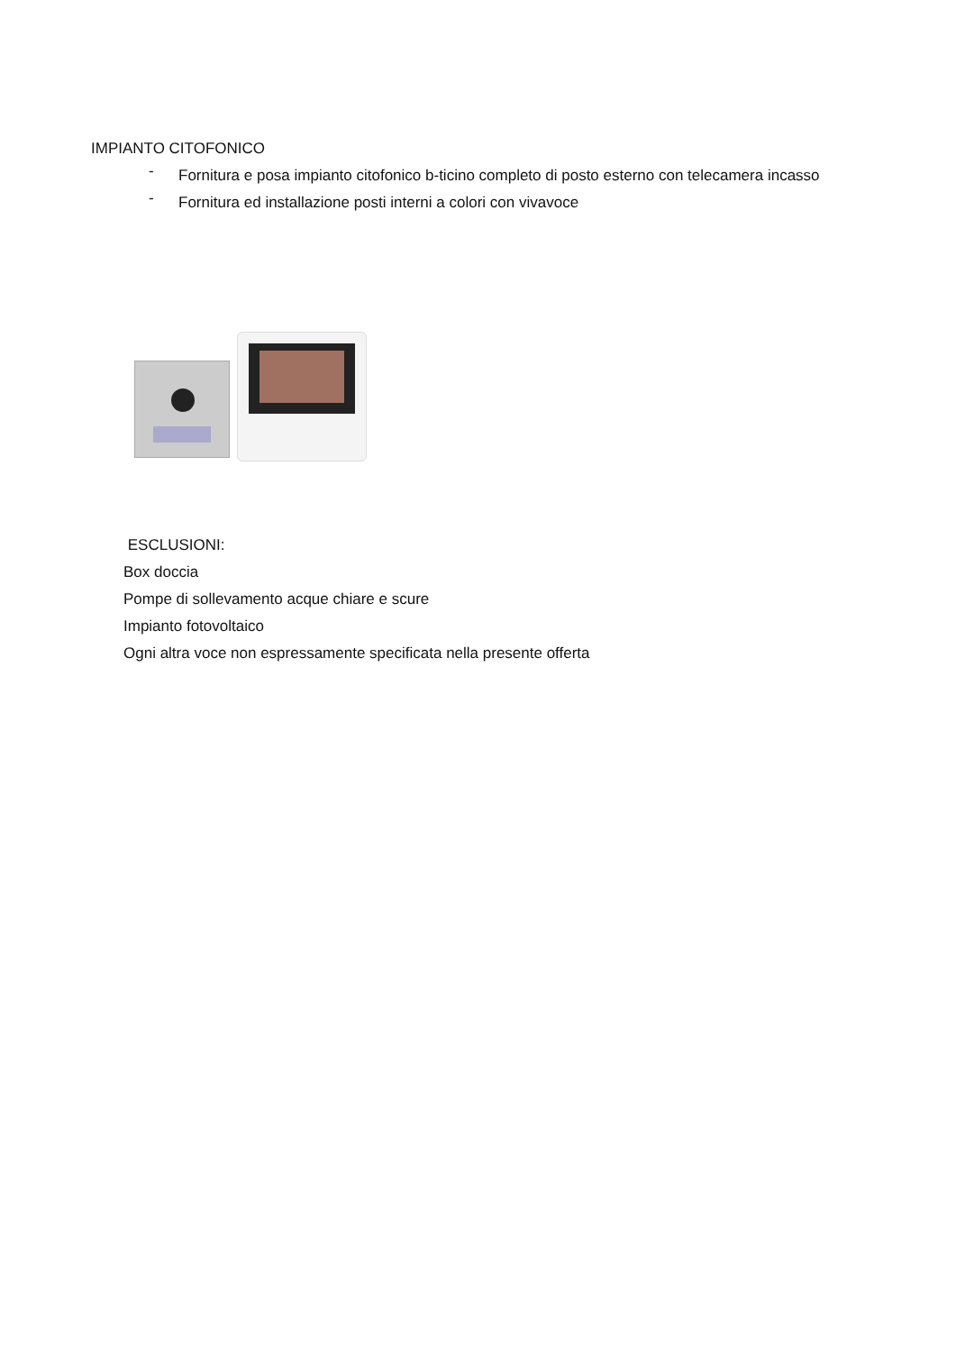IMPIANTO CITOFONICO
-
Fornitura e posa impianto citofonico b-ticino completo di posto esterno con telecamera incasso
-
Fornitura ed installazione posti interni a colori con vivavoce
ESCLUSIONI:
Box doccia
Pompe di sollevamento acque chiare e scure
Impianto fotovoltaico
Ogni altra voce non espressamente specificata nella presente offerta